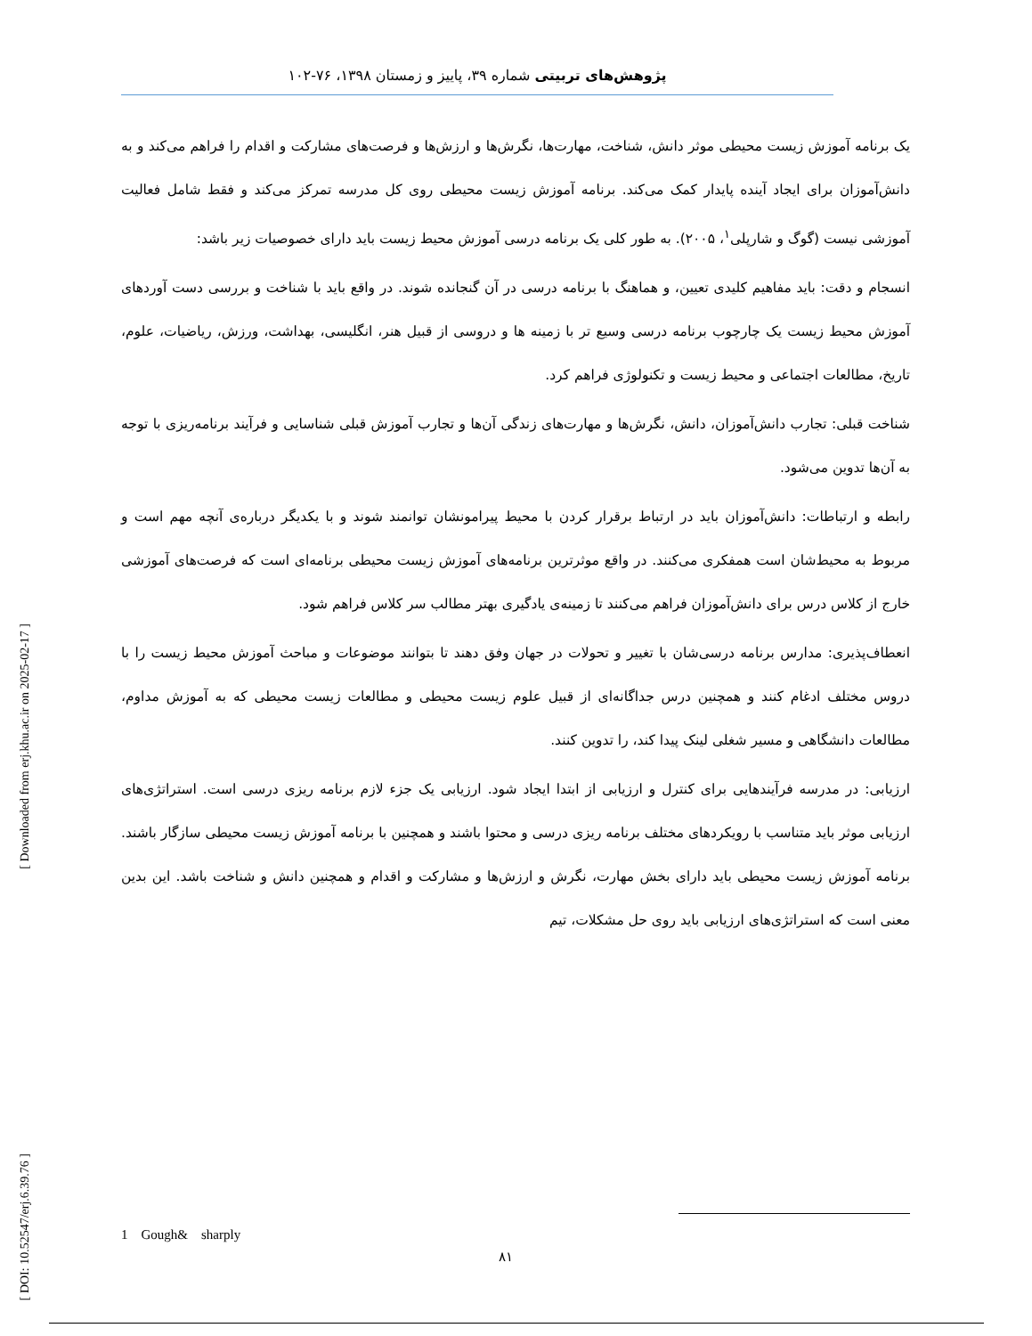پژوهش‌های تربیتی شماره ۳۹، پاییز و زمستان ۱۳۹۸، ۷۶-۱۰۲
یک برنامه آموزش زیست محیطی موثر دانش، شناخت، مهارت‌ها، نگرش‌ها و ارزش‌ها و فرصت‌های مشارکت و اقدام را فراهم می‌کند و به دانش‌آموزان برای ایجاد آینده پایدار کمک می‌کند. برنامه آموزش زیست محیطی روی کل مدرسه تمرکز می‌کند و فقط شامل فعالیت آموزشی نیست (گوگ و شارپلی<sup>۱</sup>، ۲۰۰۵). به طور کلی یک برنامه درسی آموزش محیط زیست باید دارای خصوصیات زیر باشد:
انسجام و دقت: باید مفاهیم کلیدی تعیین، و هماهنگ با برنامه درسی در آن گنجانده شوند. در واقع باید با شناخت و بررسی دست آوردهای آموزش محیط زیست یک چارچوب برنامه درسی وسیع تر با زمینه ها و دروسی از قبیل هنر، انگلیسی، بهداشت، ورزش، ریاضیات، علوم، تاریخ، مطالعات اجتماعی و محیط زیست و تکنولوژی فراهم کرد.
شناخت قبلی: تجارب دانش‌آموزان، دانش، نگرش‌ها و مهارت‌های زندگی آن‌ها و تجارب آموزش قبلی شناسایی و فرآیند برنامه‌ریزی با توجه به آن‌ها تدوین می‌شود.
رابطه و ارتباطات: دانش‌آموزان باید در ارتباط برقرار کردن با محیط پیرامونشان توانمند شوند و با یکدیگر درباره‌ی آنچه مهم است و مربوط به محیط‌شان است همفکری می‌کنند. در واقع موثرترین برنامه‌های آموزش زیست محیطی برنامه‌ای است که فرصت‌های آموزشی خارج از کلاس درس برای دانش‌آموزان فراهم می‌کنند تا زمینه‌ی یادگیری بهتر مطالب سر کلاس فراهم شود.
انعطاف‌پذیری: مدارس برنامه درسی‌شان با تغییر و تحولات در جهان وفق دهند تا بتوانند موضوعات و مباحث آموزش محیط زیست را با دروس مختلف ادغام کنند و همچنین درس جداگانه‌ای از قبیل علوم زیست محیطی و مطالعات زیست محیطی که به آموزش مداوم، مطالعات دانشگاهی و مسیر شغلی لینک پیدا کند، را تدوین کنند.
ارزیابی: در مدرسه فرآیندهایی برای کنترل و ارزیابی از ابتدا ایجاد شود. ارزیابی یک جزء لازم برنامه ریزی درسی است. استراتژی‌های ارزیابی موثر باید متناسب با رویکردهای مختلف برنامه ریزی درسی و محتوا باشند و همچنین با برنامه آموزش زیست محیطی سازگار باشند. برنامه آموزش زیست محیطی باید دارای بخش مهارت، نگرش و ارزش‌ها و مشارکت و اقدام و همچنین دانش و شناخت باشد. این بدین معنی است که استراتژی‌های ارزیابی باید روی حل مشکلات، تیم
1 Gough& sharply
۸۱
[ Downloaded from erj.khu.ac.ir on 2025-02-17 ]
[ DOI: 10.52547/erj.6.39.76 ]